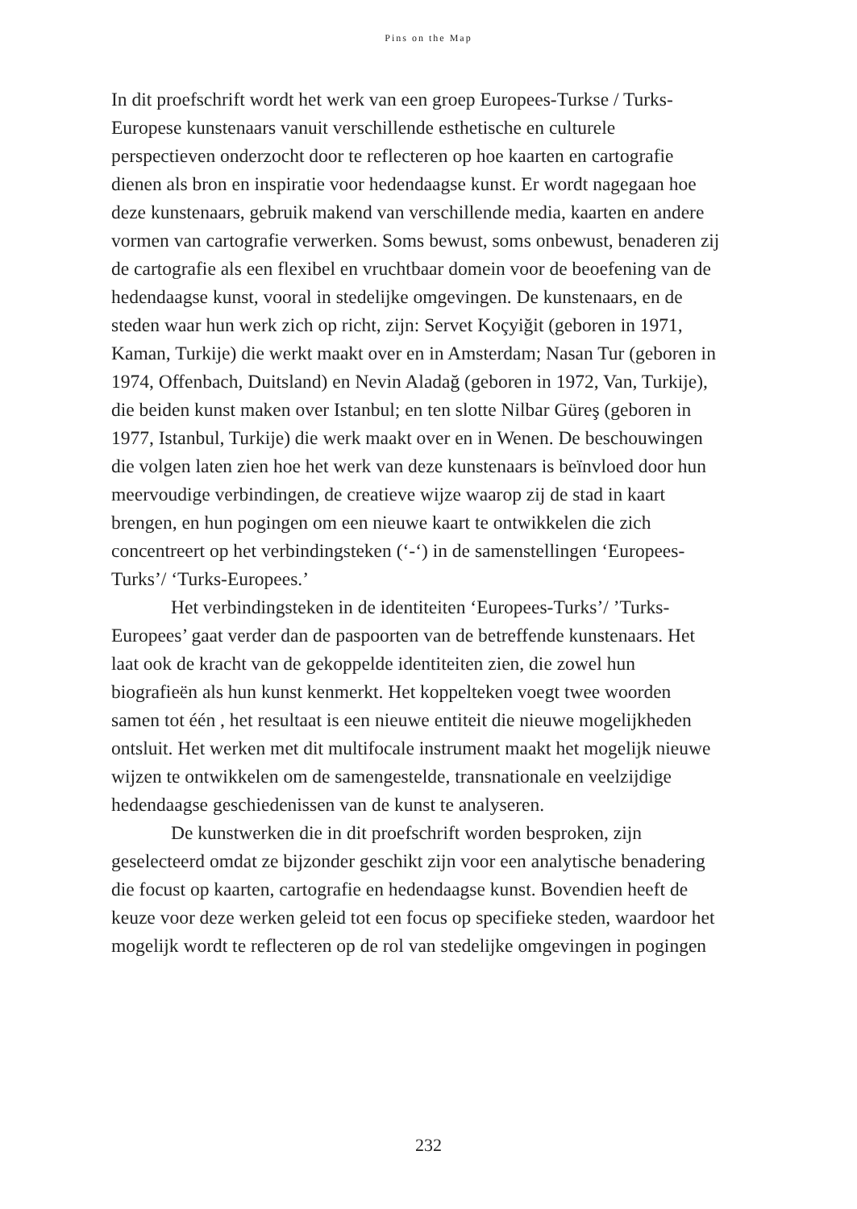Pins on the Map
In dit proefschrift wordt het werk van een groep Europees-Turkse / Turks-Europese kunstenaars vanuit verschillende esthetische en culturele perspectieven onderzocht door te reflecteren op hoe kaarten en cartografie dienen als bron en inspiratie voor hedendaagse kunst. Er wordt nagegaan hoe deze kunstenaars, gebruik makend van verschillende media, kaarten en andere vormen van cartografie verwerken. Soms bewust, soms onbewust, benaderen zij de cartografie als een flexibel en vruchtbaar domein voor de beoefening van de hedendaagse kunst, vooral in stedelijke omgevingen. De kunstenaars, en de steden waar hun werk zich op richt, zijn: Servet Koçyiğit (geboren in 1971, Kaman, Turkije) die werkt maakt over en in Amsterdam; Nasan Tur (geboren in 1974, Offenbach, Duitsland) en Nevin Aladağ (geboren in 1972, Van, Turkije), die beiden kunst maken over Istanbul; en ten slotte Nilbar Güreş (geboren in 1977, Istanbul, Turkije) die werk maakt over en in Wenen. De beschouwingen die volgen laten zien hoe het werk van deze kunstenaars is beïnvloed door hun meervoudige verbindingen, de creatieve wijze waarop zij de stad in kaart brengen, en hun pogingen om een nieuwe kaart te ontwikkelen die zich concentreert op het verbindingsteken (‘-‘) in de samenstellingen ‘Europees-Turks’/ ‘Turks-Europees.’
Het verbindingsteken in de identiteiten ‘Europees-Turks’/ ’Turks-Europees’ gaat verder dan de paspoorten van de betreffende kunstenaars. Het laat ook de kracht van de gekoppelde identiteiten zien, die zowel hun biografieën als hun kunst kenmerkt. Het koppelteken voegt twee woorden samen tot één , het resultaat is een nieuwe entiteit die nieuwe mogelijkheden ontsluit. Het werken met dit multifocale instrument maakt het mogelijk nieuwe wijzen te ontwikkelen om de samengestelde, transnationale en veelzijdige hedendaagse geschiedenissen van de kunst te analyseren.
De kunstwerken die in dit proefschrift worden besproken, zijn geselecteerd omdat ze bijzonder geschikt zijn voor een analytische benadering die focust op kaarten, cartografie en hedendaagse kunst. Bovendien heeft de keuze voor deze werken geleid tot een focus op specifieke steden, waardoor het mogelijk wordt te reflecteren op de rol van stedelijke omgevingen in pogingen
232